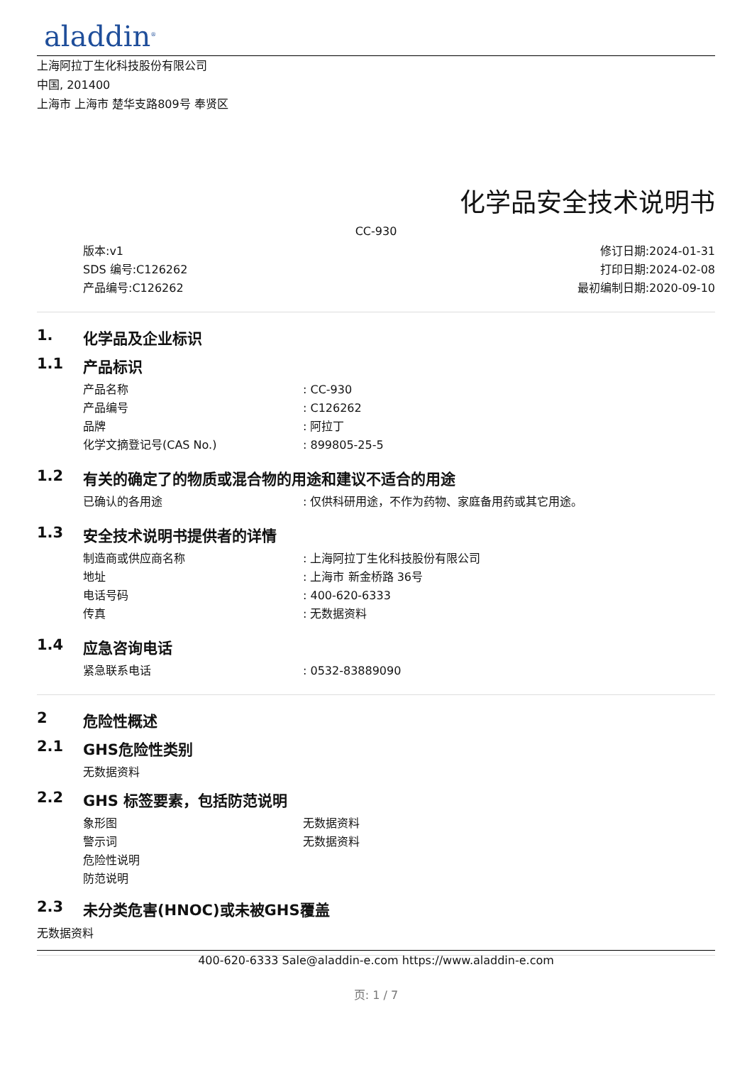aladdin<sup>®</sup>
上海阿拉丁生化科技股份有限公司
中国, 201400
上海市 上海市 楚华支路809号 奉贤区
化学品安全技术说明书
CC-930
版本:v1
SDS 编号:C126262
产品编号:C126262
修订日期:2024-01-31
打印日期:2024-02-08
最初编制日期:2020-09-10
1. 化学品及企业标识
1.1 产品标识
产品名称: CC-930
产品编号: C126262
品牌: 阿拉丁
化学文摘登记号(CAS No.): 899805-25-5
1.2 有关的确定了的物质或混合物的用途和建议不适合的用途
已确认的各用途: 仅供科研用途，不作为药物、家庭备用药或其它用途。
1.3 安全技术说明书提供者的详情
制造商或供应商名称: 上海阿拉丁生化科技股份有限公司
地址: 上海市 新金桥路 36号
电话号码: 400-620-6333
传真: 无数据资料
1.4 应急咨询电话
紧急联系电话: 0532-83889090
2 危险性概述
2.1 GHS危险性类别
无数据资料
2.2 GHS 标签要素，包括防范说明
象形图 无数据资料
警示词 无数据资料
危险性说明
防范说明
2.3 未分类危害(HNOC)或未被GHS覆盖
无数据资料
400-620-6333 Sale@aladdin-e.com https://www.aladdin-e.com
页: 1 / 7